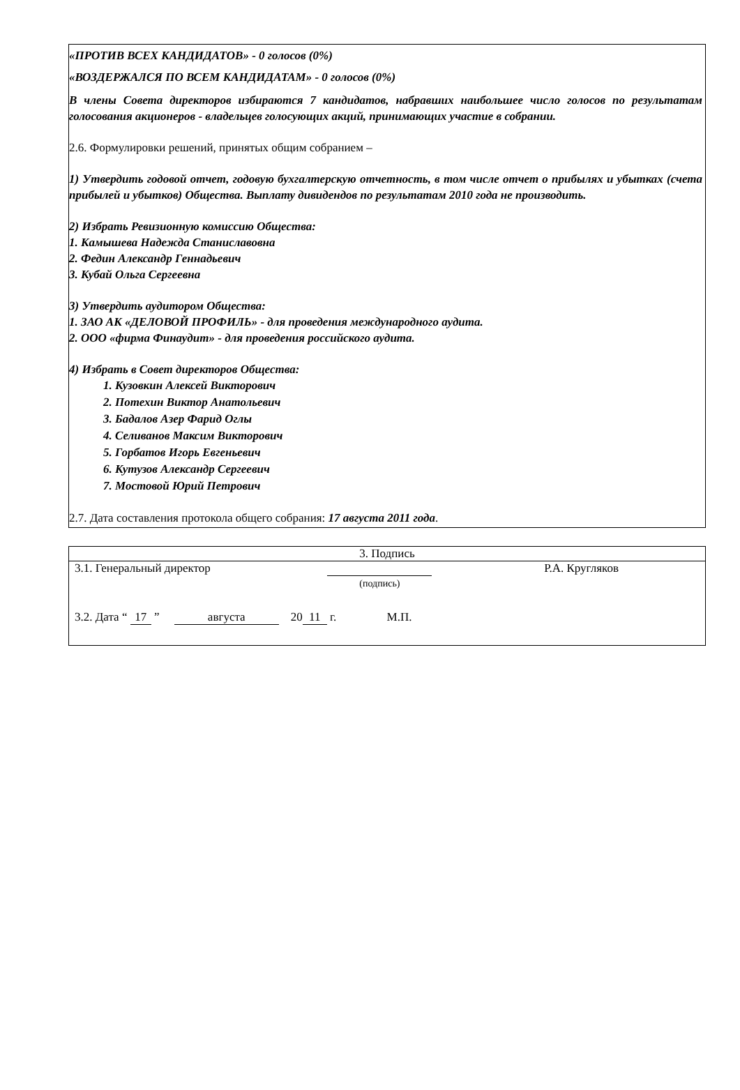«ПРОТИВ ВСЕХ КАНДИДАТОВ» - 0 голосов (0%)
«ВОЗДЕРЖАЛСЯ ПО ВСЕМ КАНДИДАТАМ» - 0 голосов (0%)
В члены Совета директоров избираются 7 кандидатов, набравших наибольшее число голосов по результатам голосования акционеров - владельцев голосующих акций, принимающих участие в собрании.
2.6. Формулировки решений, принятых общим собранием –
1) Утвердить годовой отчет, годовую бухгалтерскую отчетность, в том числе отчет о прибылях и убытках (счета прибылей и убытков) Общества. Выплату дивидендов по результатам 2010 года не производить.
2) Избрать Ревизионную комиссию Общества:
1. Камышева Надежда Станиславовна
2. Федин Александр Геннадьевич
3. Кубай Ольга Сергеевна
3) Утвердить аудитором Общества:
1. ЗАО АК «ДЕЛОВОЙ ПРОФИЛЬ» - для проведения международного аудита.
2. ООО «фирма Финаудит» - для проведения российского аудита.
4) Избрать в Совет директоров Общества:
1. Кузовкин Алексей Викторович
2. Потехин Виктор Анатольевич
3. Бадалов Азер Фарид Оглы
4. Селиванов Максим Викторович
5. Горбатов Игорь Евгеньевич
6. Кутузов Александр Сергеевич
7. Мостовой Юрий Петрович
2.7. Дата составления протокола общего собрания: 17 августа 2011 года.
| 3. Подпись | | |
| 3.1. Генеральный директор | (подпись) | Р.А. Кругляков |
| 3.2. Дата “ 17 ” августа 20 11 г. М.П. | | |